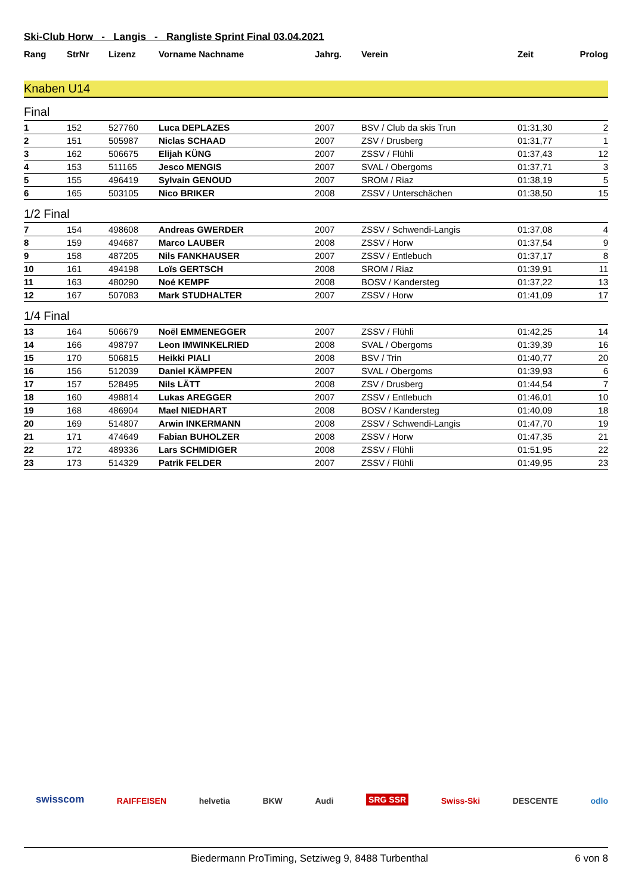Ski-Club Horw - Langis - Rangliste Sprint Final 03.04.2021
| Rang | StrNr | Lizenz | Vorname Nachname | Jahrg. | Verein | Zeit | Prolog |
| --- | --- | --- | --- | --- | --- | --- | --- |
Knaben U14
Final
| 1 | 152 | 527760 | Luca DEPLAZES | 2007 | BSV / Club da skis Trun | 01:31,30 | 2 |
| 2 | 151 | 505987 | Niclas SCHAAD | 2007 | ZSV / Drusberg | 01:31,77 | 1 |
| 3 | 162 | 506675 | Elijah KÜNG | 2007 | ZSSV / Flühli | 01:37,43 | 12 |
| 4 | 153 | 511165 | Jesco MENGIS | 2007 | SVAL / Obergoms | 01:37,71 | 3 |
| 5 | 155 | 496419 | Sylvain GENOUD | 2007 | SROM / Riaz | 01:38,19 | 5 |
| 6 | 165 | 503105 | Nico BRIKER | 2008 | ZSSV / Unterschächen | 01:38,50 | 15 |
1/2 Final
| 7 | 154 | 498608 | Andreas GWERDER | 2007 | ZSSV / Schwendi-Langis | 01:37,08 | 4 |
| 8 | 159 | 494687 | Marco LAUBER | 2008 | ZSSV / Horw | 01:37,54 | 9 |
| 9 | 158 | 487205 | Nils FANKHAUSER | 2007 | ZSSV / Entlebuch | 01:37,17 | 8 |
| 10 | 161 | 494198 | Loïs GERTSCH | 2008 | SROM / Riaz | 01:39,91 | 11 |
| 11 | 163 | 480290 | Noé KEMPF | 2008 | BOSV / Kandersteg | 01:37,22 | 13 |
| 12 | 167 | 507083 | Mark STUDHALTER | 2007 | ZSSV / Horw | 01:41,09 | 17 |
1/4 Final
| 13 | 164 | 506679 | Noël EMMENEGGER | 2007 | ZSSV / Flühli | 01:42,25 | 14 |
| 14 | 166 | 498797 | Leon IMWINKELRIED | 2008 | SVAL / Obergoms | 01:39,39 | 16 |
| 15 | 170 | 506815 | Heikki PIALI | 2008 | BSV / Trin | 01:40,77 | 20 |
| 16 | 156 | 512039 | Daniel KÄMPFEN | 2007 | SVAL / Obergoms | 01:39,93 | 6 |
| 17 | 157 | 528495 | Nils LÄTT | 2008 | ZSV / Drusberg | 01:44,54 | 7 |
| 18 | 160 | 498814 | Lukas AREGGER | 2007 | ZSSV / Entlebuch | 01:46,01 | 10 |
| 19 | 168 | 486904 | Mael NIEDHART | 2008 | BOSV / Kandersteg | 01:40,09 | 18 |
| 20 | 169 | 514807 | Arwin INKERMANN | 2008 | ZSSV / Schwendi-Langis | 01:47,70 | 19 |
| 21 | 171 | 474649 | Fabian BUHOLZER | 2008 | ZSSV / Horw | 01:47,35 | 21 |
| 22 | 172 | 489336 | Lars SCHMIDIGER | 2008 | ZSSV / Flühli | 01:51,95 | 22 |
| 23 | 173 | 514329 | Patrik FELDER | 2007 | ZSSV / Flühli | 01:49,95 | 23 |
swisscom RAIFFEISEN helvetia BKW Audi SRG SSR Swiss-Ski DESCENTE odlo
Biedermann ProTiming, Setziweg 9, 8488 Turbenthal 6 von 8